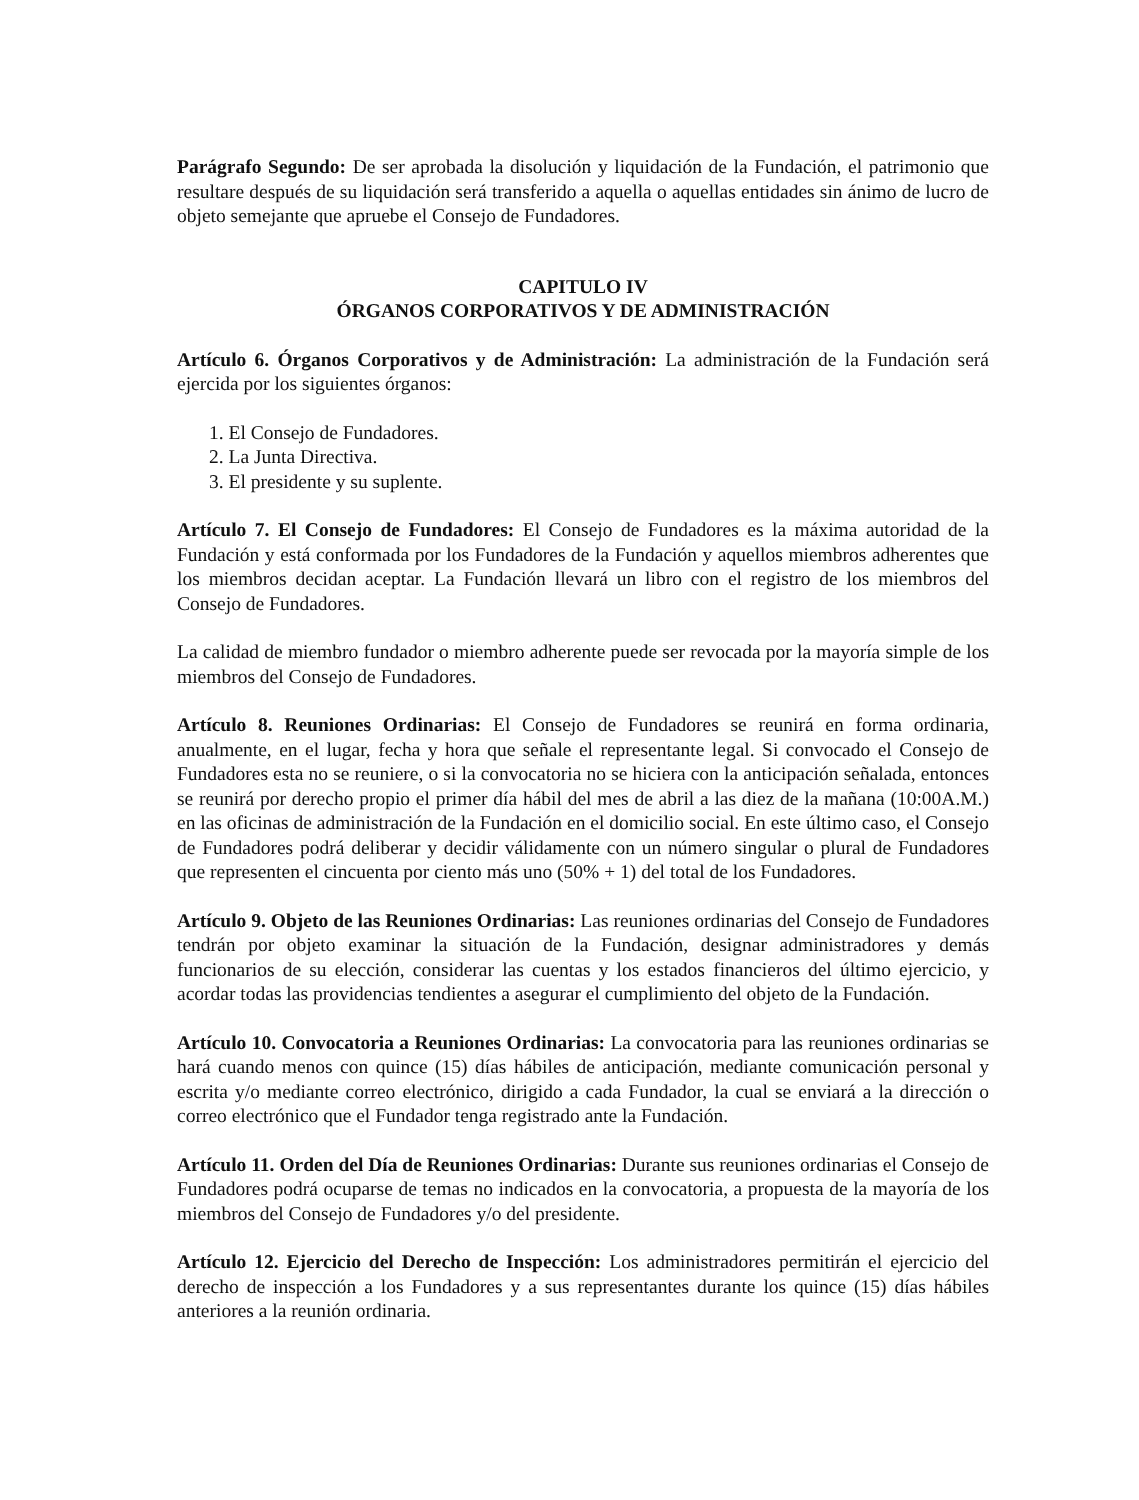Parágrafo Segundo: De ser aprobada la disolución y liquidación de la Fundación, el patrimonio que resultare después de su liquidación será transferido a aquella o aquellas entidades sin ánimo de lucro de objeto semejante que apruebe el Consejo de Fundadores.
CAPITULO IV
ÓRGANOS CORPORATIVOS Y DE ADMINISTRACIÓN
Artículo 6. Órganos Corporativos y de Administración: La administración de la Fundación será ejercida por los siguientes órganos:
1. El Consejo de Fundadores.
2. La Junta Directiva.
3. El presidente y su suplente.
Artículo 7. El Consejo de Fundadores: El Consejo de Fundadores es la máxima autoridad de la Fundación y está conformada por los Fundadores de la Fundación y aquellos miembros adherentes que los miembros decidan aceptar. La Fundación llevará un libro con el registro de los miembros del Consejo de Fundadores.
La calidad de miembro fundador o miembro adherente puede ser revocada por la mayoría simple de los miembros del Consejo de Fundadores.
Artículo 8. Reuniones Ordinarias: El Consejo de Fundadores se reunirá en forma ordinaria, anualmente, en el lugar, fecha y hora que señale el representante legal. Si convocado el Consejo de Fundadores esta no se reuniere, o si la convocatoria no se hiciera con la anticipación señalada, entonces se reunirá por derecho propio el primer día hábil del mes de abril a las diez de la mañana (10:00A.M.) en las oficinas de administración de la Fundación en el domicilio social. En este último caso, el Consejo de Fundadores podrá deliberar y decidir válidamente con un número singular o plural de Fundadores que representen el cincuenta por ciento más uno (50% + 1) del total de los Fundadores.
Artículo 9. Objeto de las Reuniones Ordinarias: Las reuniones ordinarias del Consejo de Fundadores tendrán por objeto examinar la situación de la Fundación, designar administradores y demás funcionarios de su elección, considerar las cuentas y los estados financieros del último ejercicio, y acordar todas las providencias tendientes a asegurar el cumplimiento del objeto de la Fundación.
Artículo 10. Convocatoria a Reuniones Ordinarias: La convocatoria para las reuniones ordinarias se hará cuando menos con quince (15) días hábiles de anticipación, mediante comunicación personal y escrita y/o mediante correo electrónico, dirigido a cada Fundador, la cual se enviará a la dirección o correo electrónico que el Fundador tenga registrado ante la Fundación.
Artículo 11. Orden del Día de Reuniones Ordinarias: Durante sus reuniones ordinarias el Consejo de Fundadores podrá ocuparse de temas no indicados en la convocatoria, a propuesta de la mayoría de los miembros del Consejo de Fundadores y/o del presidente.
Artículo 12. Ejercicio del Derecho de Inspección: Los administradores permitirán el ejercicio del derecho de inspección a los Fundadores y a sus representantes durante los quince (15) días hábiles anteriores a la reunión ordinaria.